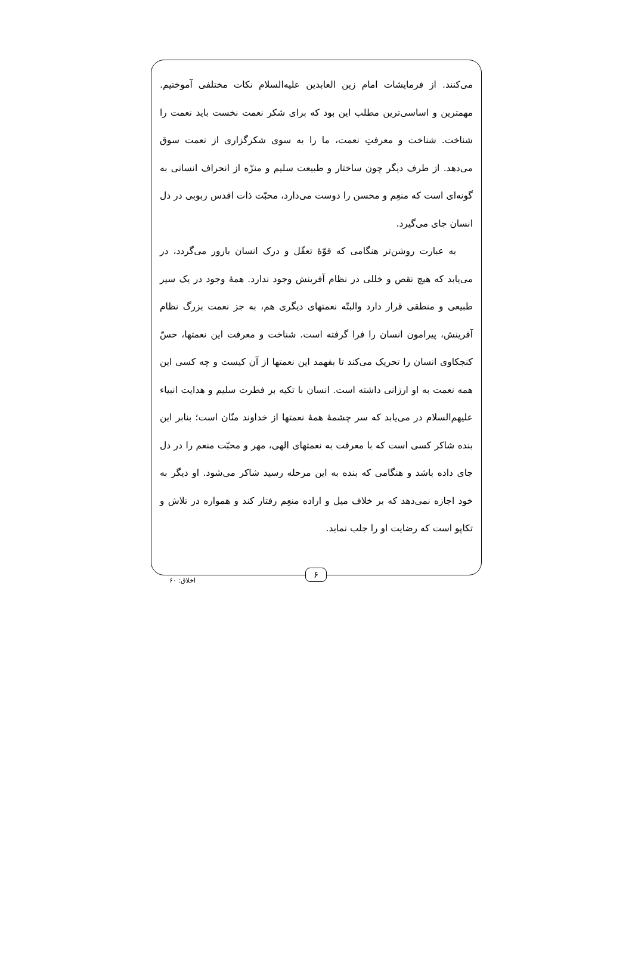می‌کنند. از فرمایشات امام زین العابدین عليه‌السلام نکات مختلفی آموختیم. مهمترین و اساسی‌ترین مطلب این بود که برای شکر نعمت نخست باید نعمت را شناخت. شناخت و معرفتِ نعمت، ما را به سوی شکرگزاری از نعمت سوق می‌دهد. از طرف دیگر چون ساختار و طبیعت سلیم و منزّه از انحراف انسانی به گونه‌ای است که منعِم و محسن را دوست می‌دارد، محبّت ذات اقدس ربوبی در دل انسان جای می‌گیرد.
به عبارت روشن‌تر هنگامی که قوّهٔ تعقّل و درک انسان بارور می‌گردد، در می‌یابد که هیچ نقص و خللی در نظام آفرینش وجود ندارد. همهٔ وجود در یک سیر طبیعی و منطقی قرار دارد والبتّه نعمتهای دیگری هم، به جز نعمت بزرگ نظام آفرینش، پیرامون انسان را فرا گرفته است. شناخت و معرفت این نعمتها، حسّ کنجکاوی انسان را تحریک می‌کند تا بفهمد این نعمتها از آن کیست و چه کسی این همه نعمت به او ارزانی داشته است. انسان با تکیه بر فطرت سلیم و هدایت انبیاء عليهم‌السلام در می‌یابد که سر چشمهٔ همهٔ نعمتها از خداوند منّان است؛ بنابر این بنده شاکر کسی است که با معرفت به نعمتهای الهی، مهر و محبّت منعم را در دل جای داده باشد و هنگامی که بنده به این مرحله رسید شاکر می‌شود. او دیگر به خود اجازه نمی‌دهد که بر خلاف میل و اراده منعِم رفتار کند و همواره در تلاش و تکاپو است که رضایت او را جلب نماید.
۶
اخلاق: ۶۰